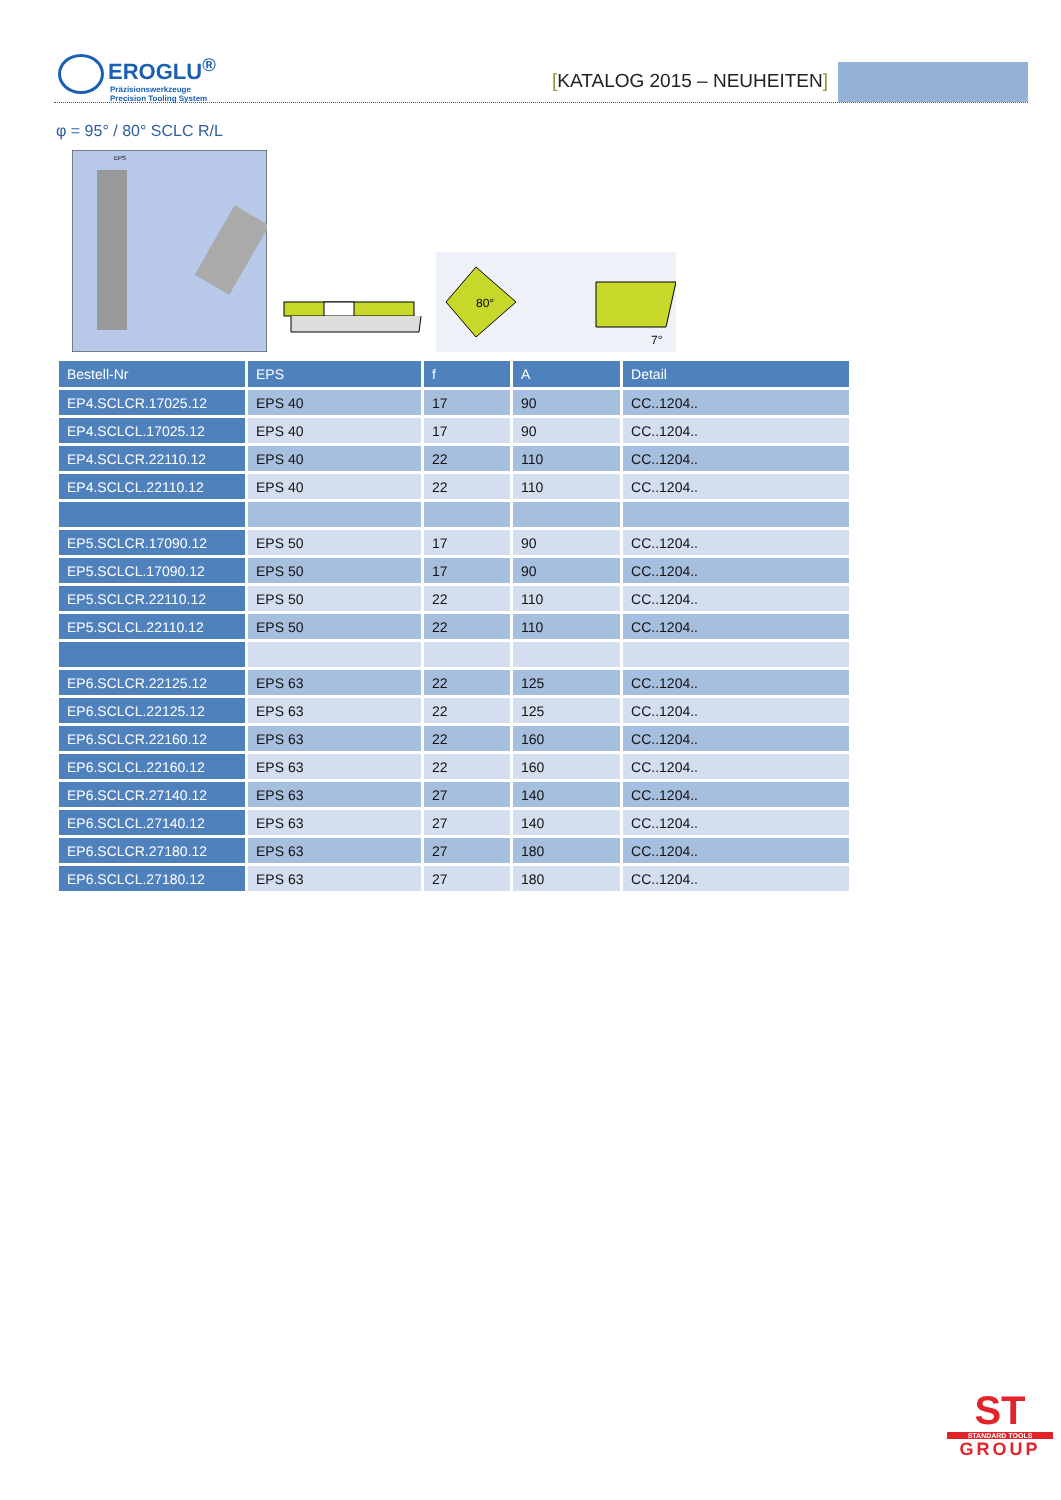EROGLU<sup>®</sup>
Präzisionswerkzeuge
Precision Tooling System
[KATALOG 2015 – NEUHEITEN]
φ = 95° / 80° SCLC R/L
EPS
80°
7°
| Bestell-Nr | EPS | f | A | Detail |
| --- | --- | --- | --- | --- |
| EP4.SCLCR.17025.12 | EPS 40 | 17 | 90 | CC..1204.. |
| EP4.SCLCL.17025.12 | EPS 40 | 17 | 90 | CC..1204.. |
| EP4.SCLCR.22110.12 | EPS 40 | 22 | 110 | CC..1204.. |
| EP4.SCLCL.22110.12 | EPS 40 | 22 | 110 | CC..1204.. |
| EP5.SCLCR.17090.12 | EPS 50 | 17 | 90 | CC..1204.. |
| EP5.SCLCL.17090.12 | EPS 50 | 17 | 90 | CC..1204.. |
| EP5.SCLCR.22110.12 | EPS 50 | 22 | 110 | CC..1204.. |
| EP5.SCLCL.22110.12 | EPS 50 | 22 | 110 | CC..1204.. |
| EP6.SCLCR.22125.12 | EPS 63 | 22 | 125 | CC..1204.. |
| EP6.SCLCL.22125.12 | EPS 63 | 22 | 125 | CC..1204.. |
| EP6.SCLCR.22160.12 | EPS 63 | 22 | 160 | CC..1204.. |
| EP6.SCLCL.22160.12 | EPS 63 | 22 | 160 | CC..1204.. |
| EP6.SCLCR.27140.12 | EPS 63 | 27 | 140 | CC..1204.. |
| EP6.SCLCL.27140.12 | EPS 63 | 27 | 140 | CC..1204.. |
| EP6.SCLCR.27180.12 | EPS 63 | 27 | 180 | CC..1204.. |
| EP6.SCLCL.27180.12 | EPS 63 | 27 | 180 | CC..1204.. |
ST
STANDARD TOOLS
GROUP